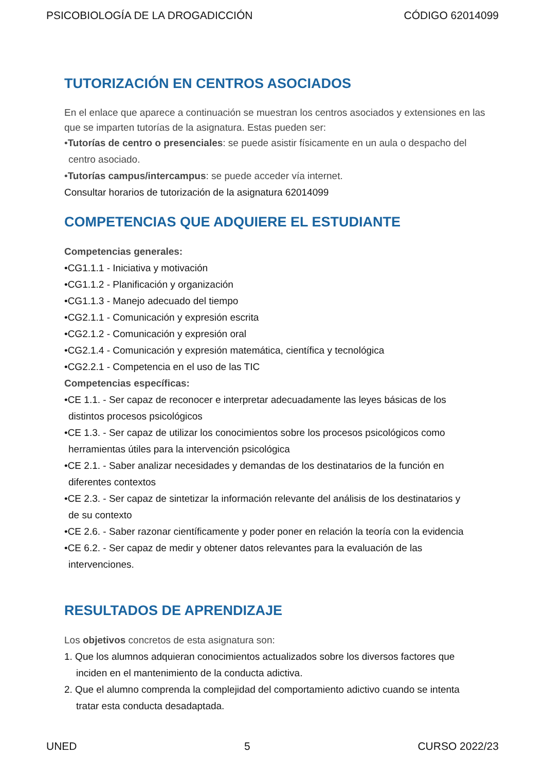PSICOBIOLOGÍA DE LA DROGADICCIÓN CÓDIGO 62014099
TUTORIZACIÓN EN CENTROS ASOCIADOS
En el enlace que aparece a continuación se muestran los centros asociados y extensiones en las que se imparten tutorías de la asignatura. Estas pueden ser:
•Tutorías de centro o presenciales: se puede asistir físicamente en un aula o despacho del
centro asociado.
•Tutorías campus/intercampus: se puede acceder vía internet.
Consultar horarios de tutorización de la asignatura 62014099
COMPETENCIAS QUE ADQUIERE EL ESTUDIANTE
Competencias generales:
•CG1.1.1 - Iniciativa y motivación
•CG1.1.2 - Planificación y organización
•CG1.1.3 - Manejo adecuado del tiempo
•CG2.1.1 - Comunicación y expresión escrita
•CG2.1.2 - Comunicación y expresión oral
•CG2.1.4 - Comunicación y expresión matemática, científica y tecnológica
•CG2.2.1 - Competencia en el uso de las TIC
Competencias específicas:
•CE 1.1. - Ser capaz de reconocer e interpretar adecuadamente las leyes básicas de los
distintos procesos psicológicos
•CE 1.3. - Ser capaz de utilizar los conocimientos sobre los procesos psicológicos como
herramientas útiles para la intervención psicológica
•CE 2.1. - Saber analizar necesidades y demandas de los destinatarios de la función en
diferentes contextos
•CE 2.3. - Ser capaz de sintetizar la información relevante del análisis de los destinatarios y
de su contexto
•CE 2.6. - Saber razonar científicamente y poder poner en relación la teoría con la evidencia
•CE 6.2. - Ser capaz de medir y obtener datos relevantes para la evaluación de las
intervenciones.
RESULTADOS DE APRENDIZAJE
Los objetivos concretos de esta asignatura son:
1. Que los alumnos adquieran conocimientos actualizados sobre los diversos factores que
inciden en el mantenimiento de la conducta adictiva.
2. Que el alumno comprenda la complejidad del comportamiento adictivo cuando se intenta
tratar esta conducta desadaptada.
UNED 5 CURSO 2022/23